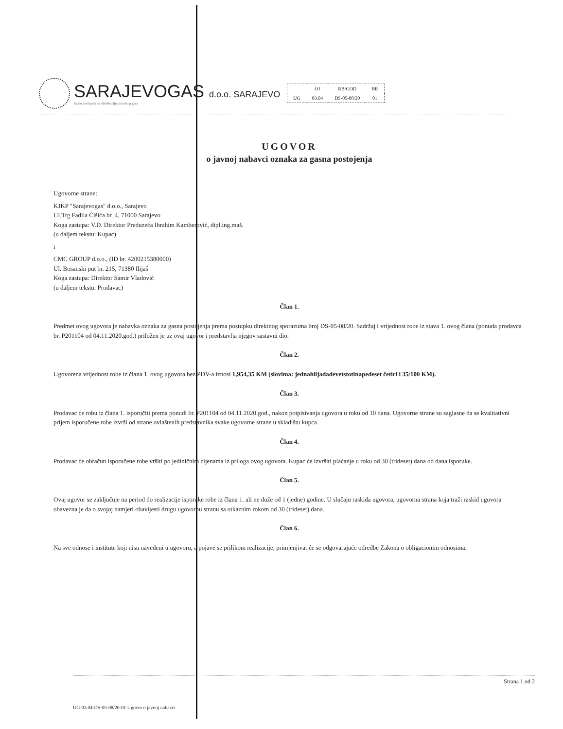SARAJEVOGAS d.o.o. SARAJEVO
Javno preduzeće za distribuciju prirodnog gasa
| | OJ | RB/GOD | BR |
| --- | --- | --- | --- |
| UG | 03.04 | DS-05-08/20 | 01 |
UGOVOR
o javnoj nabavci oznaka za gasna postojenja
Ugovorne strane:
KJKP "Sarajevogas" d.o.o., Sarajevo
Ul.Trg Fadila Ćišića br. 4, 71000 Sarajevo
Koga zastupa: V.D. Direktor Preduzeća Ibrahim Kamberović, dipl.ing.maš.
(u daljem tekstu: Kupac)
i
CMC GROUP d.o.o., (ID br. 4200215380000)
Ul. Bosanski put br. 215, 71380 Ilijaš
Koga zastupa: Direktor Samir Vladović
(u daljem tekstu: Prodavac)
Član 1.
Predmet ovog ugovora je nabavka oznaka za gasna postojenja prema postupku direktnog sporazuma broj DS-05-08/20. Sadržaj i vrijednost robe iz stava 1. ovog člana (ponuda prodavca br. P201104 od 04.11.2020.god.) priložen je uz ovaj ugovor i predstavlja njegov sastavni dio.
Član 2.
Ugovorena vrijednost robe iz člana 1. ovog ugovora bez PDV-a iznosi 1,954,35 KM (slovima: jednahiljadadevetstotinapedeset četiri i 35/100 KM).
Član 3.
Prodavac će robu iz člana 1. isporučiti prema ponudi br. P201104 od 04.11.2020.god., nakon potpisivanja ugovora u roku od 10 dana. Ugovorne strane su saglasne da se kvalitativni prijem isporučene robe izvrši od strane ovlaštenih predstavnika svake ugovorne strane u skladištu kupca.
Član 4.
Prodavac će obračun isporučene robe vršiti po jediničnim cijenama iz priloga ovog ugovora. Kupac će izvršiti plaćanje u roku od 30 (trideset) dana od dana isporuke.
Član 5.
Ovaj ugovor se zaključuje na period do realizacije isporuke robe iz člana 1. ali ne duže od 1 (jedne) godine. U slučaju raskida ugovora, ugovorna strana koja traži raskid ugovora obavezna je da o svojoj namjeri obavijesti drugu ugovornu stranu sa otkaznim rokom od 30 (trideset) dana.
Član 6.
Na sve odnose i institute koji nisu navedeni u ugovoru, a pojave se prilikom realizacije, primjenjivat će se odgovarajuće odredbe Zakona o obligacionim odnosima.
Strana 1 od 2
UG-03.04-DS-05-08/20-01 Ugovor o javnoj nabavci